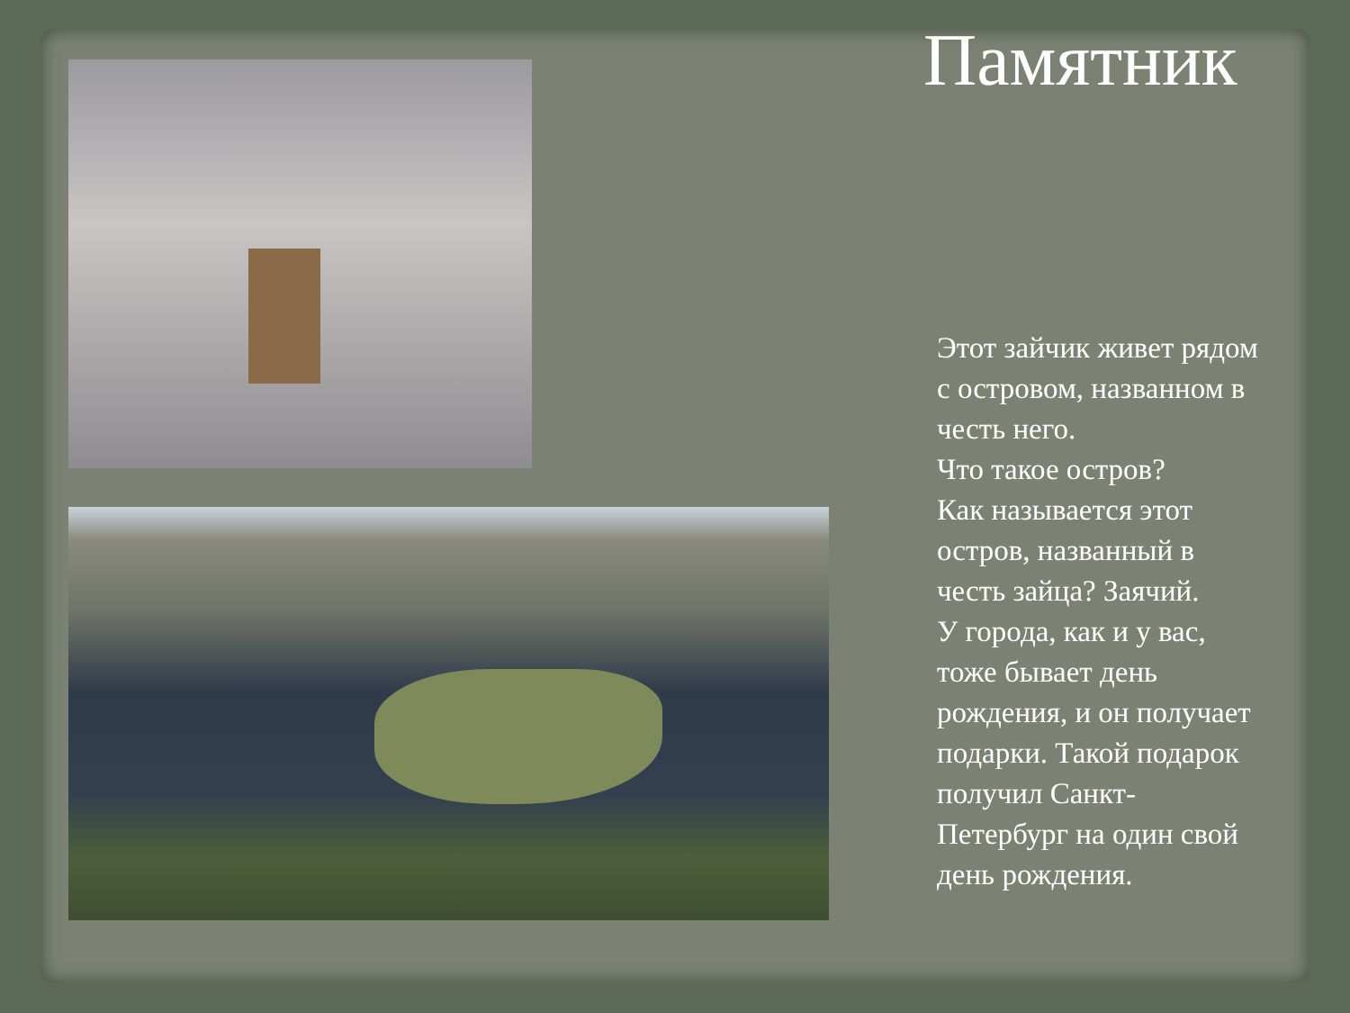Памятник
Этот зайчик живет рядом с островом, названном в честь него.
Что такое остров?
Как называется этот остров, названный в честь зайца? Заячий.
У города, как и у вас, тоже бывает день рождения, и он получает подарки. Такой подарок получил Санкт-Петербург на один свой день рождения.